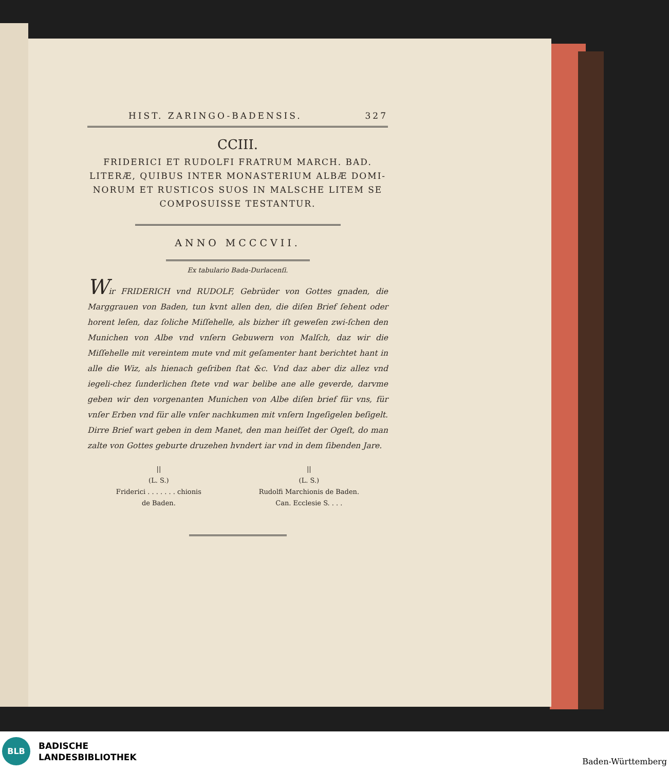HIST. ZARINGO-BADENSIS. 327
CCIII.
FRIDERICI ET RUDOLFI FRATRUM MARCH. BAD.
LITERÆ, QUIBUS INTER MONASTERIUM ALBÆ DOMI-
NORUM ET RUSTICOS SUOS IN MALSCHE LITEM SE
COMPOSUISSE TESTANTUR.
ANNO MCCCVII.
Ex tabulario Bada-Durlacenſi.
Wir FRIDERICH vnd RUDOLF, Gebrüder von Gottes gnaden, die Marggrauen von Baden, tun kvnt allen den, die diſen Brief ſehent oder horent leſen, daz ſoliche Miſſehelle, als bizher iſt geweſen zwi-ſchen den Munichen von Albe vnd vnſern Gebuwern von Malſch, daz wir die Miſſehelle mit vereintem mute vnd mit geſamenter hant berichtet hant in alle die Wiz, als hienach geſriben ſtat &c. Vnd daz aber diz allez vnd iegeli-chez ſunderlichen ſtete vnd war belibe ane alle geverde, darvme geben wir den vorgenanten Munichen von Albe diſen brief für vns, für vnſer Erben vnd für alle vnſer nachkumen mit vnſern Ingeſigelen beſigelt. Dirre Brief wart geben in dem Manet, den man heiſſet der Ogeſt, do man zalte von Gottes geburte druzehen hvndert iar vnd in dem ſibenden Jare.
||
(L. S.)
Friderici . . . . . . . chionis
de Baden.
||
(L. S.)
Rudolfi Marchionis de Baden.
Can. Ecclesie S. . . .
BLB
BADISCHE
LANDESBIBLIOTHEK
Baden-Württemberg